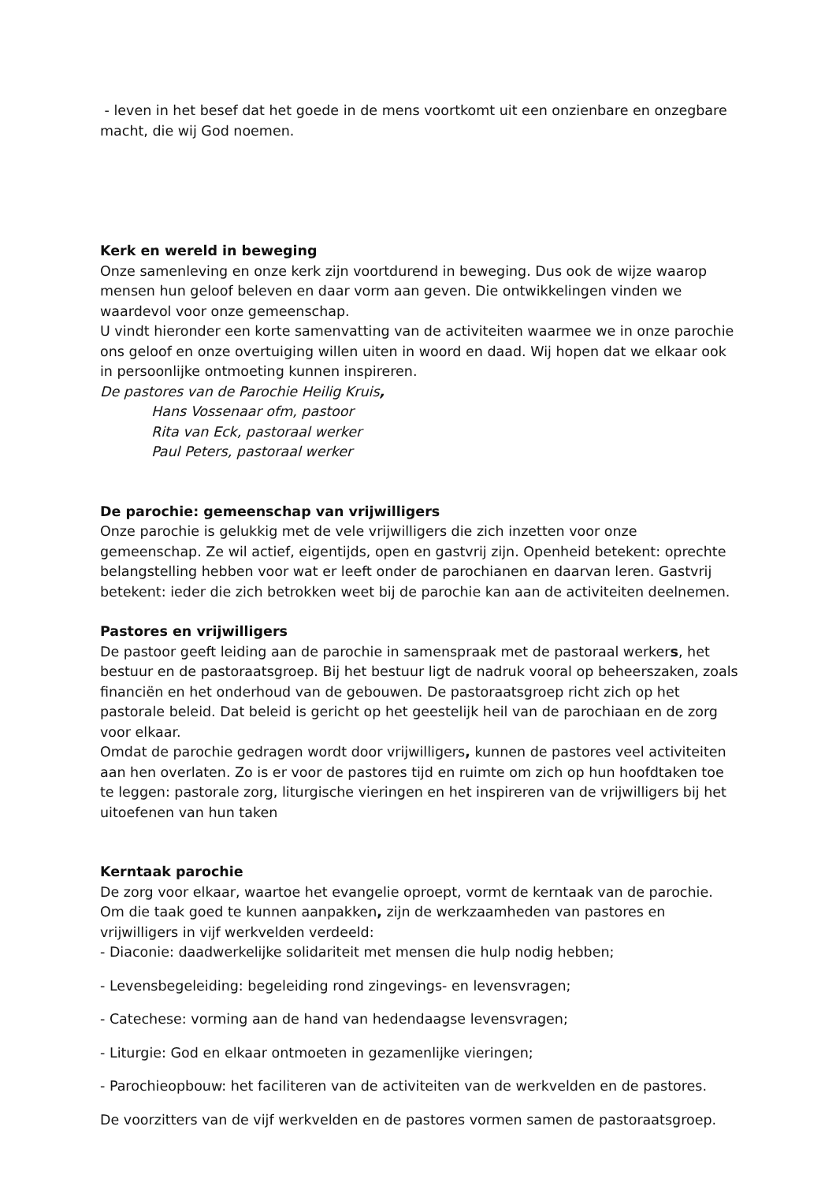- leven in het besef dat het goede in de mens voortkomt uit een onzienbare en onzegbare macht, die wij God noemen.
Kerk en wereld in beweging
Onze samenleving en onze kerk zijn voortdurend in beweging. Dus ook de wijze waarop mensen hun geloof beleven en daar vorm aan geven. Die ontwikkelingen vinden we waardevol voor onze gemeenschap.
U vindt hieronder een korte samenvatting van de activiteiten waarmee we in onze parochie ons geloof en onze overtuiging willen uiten in woord en daad. Wij hopen dat we elkaar ook in persoonlijke ontmoeting kunnen inspireren.
De pastores van de Parochie Heilig Kruis,
Hans Vossenaar ofm, pastoor
Rita van Eck, pastoraal werker
Paul Peters, pastoraal werker
De parochie: gemeenschap van vrijwilligers
Onze parochie is gelukkig met de vele vrijwilligers die zich inzetten voor onze gemeenschap. Ze wil actief, eigentijds, open en gastvrij zijn. Openheid betekent: oprechte belangstelling hebben voor wat er leeft onder de parochianen en daarvan leren. Gastvrij betekent: ieder die zich betrokken weet bij de parochie kan aan de activiteiten deelnemen.
Pastores en vrijwilligers
De pastoor geeft leiding aan de parochie in samenspraak met de pastoraal werkers, het bestuur en de pastoraatsgroep. Bij het bestuur ligt de nadruk vooral op beheerszaken, zoals financiën en het onderhoud van de gebouwen. De pastoraatsgroep richt zich op het pastorale beleid. Dat beleid is gericht op het geestelijk heil van de parochiaan en de zorg voor elkaar.
Omdat de parochie gedragen wordt door vrijwilligers, kunnen de pastores veel activiteiten aan hen overlaten. Zo is er voor de pastores tijd en ruimte om zich op hun hoofdtaken toe te leggen: pastorale zorg, liturgische vieringen en het inspireren van de vrijwilligers bij het uitoefenen van hun taken
Kerntaak parochie
De zorg voor elkaar, waartoe het evangelie oproept, vormt de kerntaak van de parochie. Om die taak goed te kunnen aanpakken, zijn de werkzaamheden van pastores en vrijwilligers in vijf werkvelden verdeeld:
- Diaconie: daadwerkelijke solidariteit met mensen die hulp nodig hebben;
- Levensbegeleiding: begeleiding rond zingevings- en levensvragen;
- Catechese: vorming aan de hand van hedendaagse levensvragen;
- Liturgie: God en elkaar ontmoeten in gezamenlijke vieringen;
- Parochieopbouw: het faciliteren van de activiteiten van de werkvelden en de pastores.
De voorzitters van de vijf werkvelden en de pastores vormen samen de pastoraatsgroep.